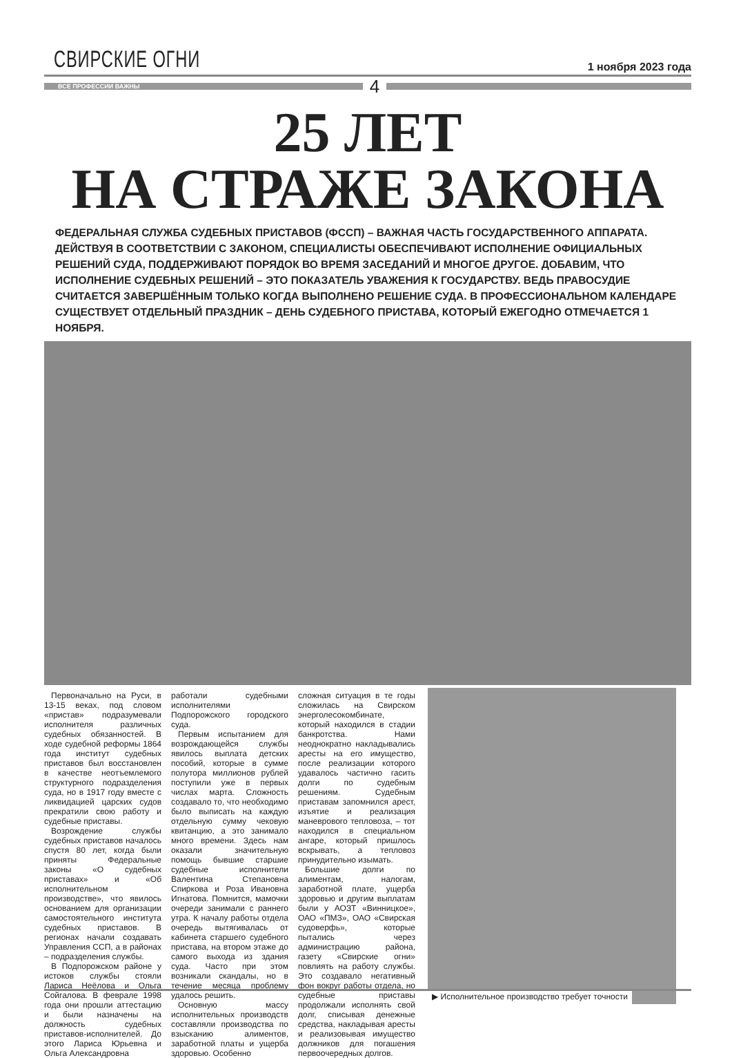СВИРСКИЕ ОГНИ
1 ноября 2023 года
ВСЕ ПРОФЕССИИ ВАЖНЫ
4
25 ЛЕТ
НА СТРАЖЕ ЗАКОНА
ФЕДЕРАЛЬНАЯ СЛУЖБА СУДЕБНЫХ ПРИСТАВОВ (ФССП) – ВАЖНАЯ ЧАСТЬ ГОСУДАРСТВЕННОГО АППАРАТА. ДЕЙСТВУЯ В СООТВЕТСТВИИ С ЗАКОНОМ, СПЕЦИАЛИСТЫ ОБЕСПЕЧИВАЮТ ИСПОЛНЕНИЕ ОФИЦИАЛЬНЫХ РЕШЕНИЙ СУДА, ПОДДЕРЖИВАЮТ ПОРЯДОК ВО ВРЕМЯ ЗАСЕДАНИЙ И МНОГОЕ ДРУГОЕ. ДОБАВИМ, ЧТО ИСПОЛНЕНИЕ СУДЕБНЫХ РЕШЕНИЙ – ЭТО ПОКАЗАТЕЛЬ УВАЖЕНИЯ К ГОСУДАРСТВУ. ВЕДЬ ПРАВОСУДИЕ СЧИТАЕТСЯ ЗАВЕРШЁННЫМ ТОЛЬКО КОГДА ВЫПОЛНЕНО РЕШЕНИЕ СУДА. В ПРОФЕССИОНАЛЬНОМ КАЛЕНДАРЕ СУЩЕСТВУЕТ ОТДЕЛЬНЫЙ ПРАЗДНИК – ДЕНЬ СУДЕБНОГО ПРИСТАВА, КОТОРЫЙ ЕЖЕГОДНО ОТМЕЧАЕТСЯ 1 НОЯБРЯ.
Первоначально на Руси, в 13-15 веках, под словом «пристав» подразумевали исполнителя различных судебных обязанностей. В ходе судебной реформы 1864 года институт судебных приставов был восстановлен в качестве неотъемлемого структурного подразделения суда, но в 1917 году вместе с ликвидацией царских судов прекратили свою работу и судебные приставы.
Возрождение службы судебных приставов началось спустя 80 лет, когда были приняты Федеральные законы «О судебных приставах» и «Об исполнительном производстве», что явилось основанием для организации самостоятельного института судебных приставов. В регионах начали создавать Управления ССП, а в районах – подразделения службы.
В Подпорожском районе у истоков службы стояли Лариса Неёлова и Ольга Сойгалова. В феврале 1998 года они прошли аттестацию и были назначены на должность судебных приставов-исполнителей. До этого Лариса Юрьевна и Ольга Александровна
работали судебными исполнителями Подпорожского городского суда.
Первым испытанием для возрождающейся службы явилось выплата детских пособий, которые в сумме полутора миллионов рублей поступили уже в первых числах марта. Сложность создавало то, что необходимо было выписать на каждую отдельную сумму чековую квитанцию, а это занимало много времени. Здесь нам оказали значительную помощь бывшие старшие судебные исполнители Валентина Степановна Спиркова и Роза Ивановна Игнатова. Помнится, мамочки очереди занимали с раннего утра. К началу работы отдела очередь вытягивалась от кабинета старшего судебного пристава, на втором этаже до самого выхода из здания суда. Часто при этом возникали скандалы, но в течение месяца проблему удалось решить.
Основную массу исполнительных производств составляли производства по взысканию алиментов, заработной платы и ущерба здоровью. Особенно
сложная ситуация в те годы сложилась на Свирском энерголесокомбинате, который находился в стадии банкротства. Нами неоднократно накладывались аресты на его имущество, после реализации которого удавалось частично гасить долги по судебным решениям. Судебным приставам запомнился арест, изъятие и реализация маневрового тепловоза, – тот находился в специальном ангаре, который пришлось вскрывать, а тепловоз принудительно изымать.
Большие долги по алиментам, налогам, заработной плате, ущерба здоровью и другим выплатам были у АОЗТ «Винницкое», ОАО «ПМЗ», ОАО «Свирская судоверфь», которые пытались через администрацию района, газету «Свирские огни» повлиять на работу службы. Это создавало негативный фон вокруг работы отдела, но судебные приставы продолжали исполнять свой долг, списывая денежные средства, накладывая аресты и реализовывая имущество должников для погашения первоочередных долгов.
▶ Исполнительное производство требует точности